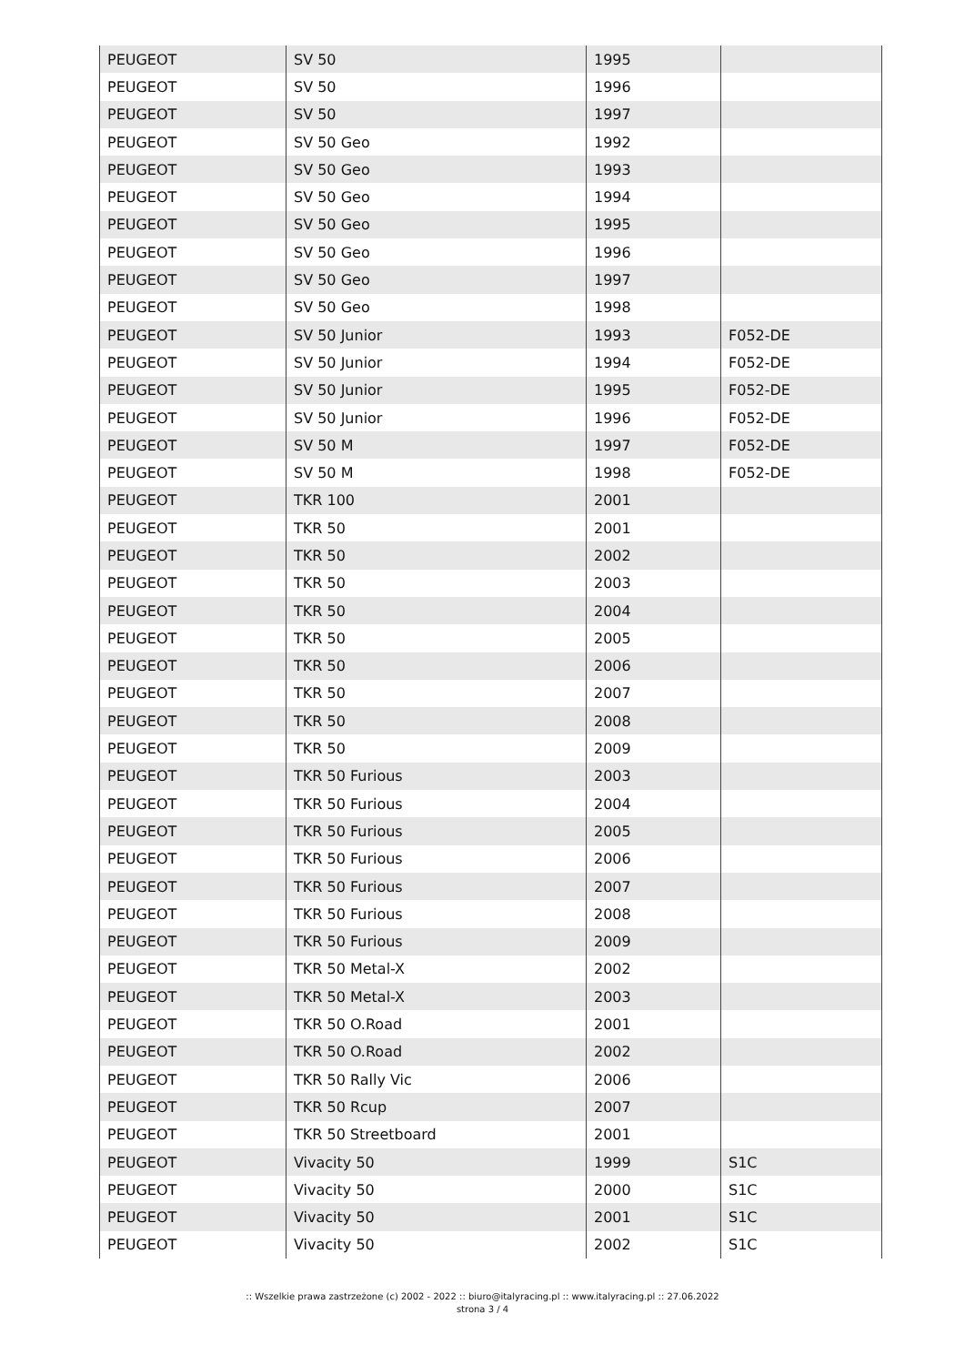| PEUGEOT | SV 50 | 1995 | |
| PEUGEOT | SV 50 | 1996 | |
| PEUGEOT | SV 50 | 1997 | |
| PEUGEOT | SV 50 Geo | 1992 | |
| PEUGEOT | SV 50 Geo | 1993 | |
| PEUGEOT | SV 50 Geo | 1994 | |
| PEUGEOT | SV 50 Geo | 1995 | |
| PEUGEOT | SV 50 Geo | 1996 | |
| PEUGEOT | SV 50 Geo | 1997 | |
| PEUGEOT | SV 50 Geo | 1998 | |
| PEUGEOT | SV 50 Junior | 1993 | F052-DE |
| PEUGEOT | SV 50 Junior | 1994 | F052-DE |
| PEUGEOT | SV 50 Junior | 1995 | F052-DE |
| PEUGEOT | SV 50 Junior | 1996 | F052-DE |
| PEUGEOT | SV 50 M | 1997 | F052-DE |
| PEUGEOT | SV 50 M | 1998 | F052-DE |
| PEUGEOT | TKR 100 | 2001 | |
| PEUGEOT | TKR 50 | 2001 | |
| PEUGEOT | TKR 50 | 2002 | |
| PEUGEOT | TKR 50 | 2003 | |
| PEUGEOT | TKR 50 | 2004 | |
| PEUGEOT | TKR 50 | 2005 | |
| PEUGEOT | TKR 50 | 2006 | |
| PEUGEOT | TKR 50 | 2007 | |
| PEUGEOT | TKR 50 | 2008 | |
| PEUGEOT | TKR 50 | 2009 | |
| PEUGEOT | TKR 50 Furious | 2003 | |
| PEUGEOT | TKR 50 Furious | 2004 | |
| PEUGEOT | TKR 50 Furious | 2005 | |
| PEUGEOT | TKR 50 Furious | 2006 | |
| PEUGEOT | TKR 50 Furious | 2007 | |
| PEUGEOT | TKR 50 Furious | 2008 | |
| PEUGEOT | TKR 50 Furious | 2009 | |
| PEUGEOT | TKR 50 Metal-X | 2002 | |
| PEUGEOT | TKR 50 Metal-X | 2003 | |
| PEUGEOT | TKR 50 O.Road | 2001 | |
| PEUGEOT | TKR 50 O.Road | 2002 | |
| PEUGEOT | TKR 50 Rally Vic | 2006 | |
| PEUGEOT | TKR 50 Rcup | 2007 | |
| PEUGEOT | TKR 50 Streetboard | 2001 | |
| PEUGEOT | Vivacity 50 | 1999 | S1C |
| PEUGEOT | Vivacity 50 | 2000 | S1C |
| PEUGEOT | Vivacity 50 | 2001 | S1C |
| PEUGEOT | Vivacity 50 | 2002 | S1C |
:: Wszelkie prawa zastrzeżone (c) 2002 - 2022 :: biuro@italyracing.pl :: www.italyracing.pl :: 27.06.2022
strona 3 / 4